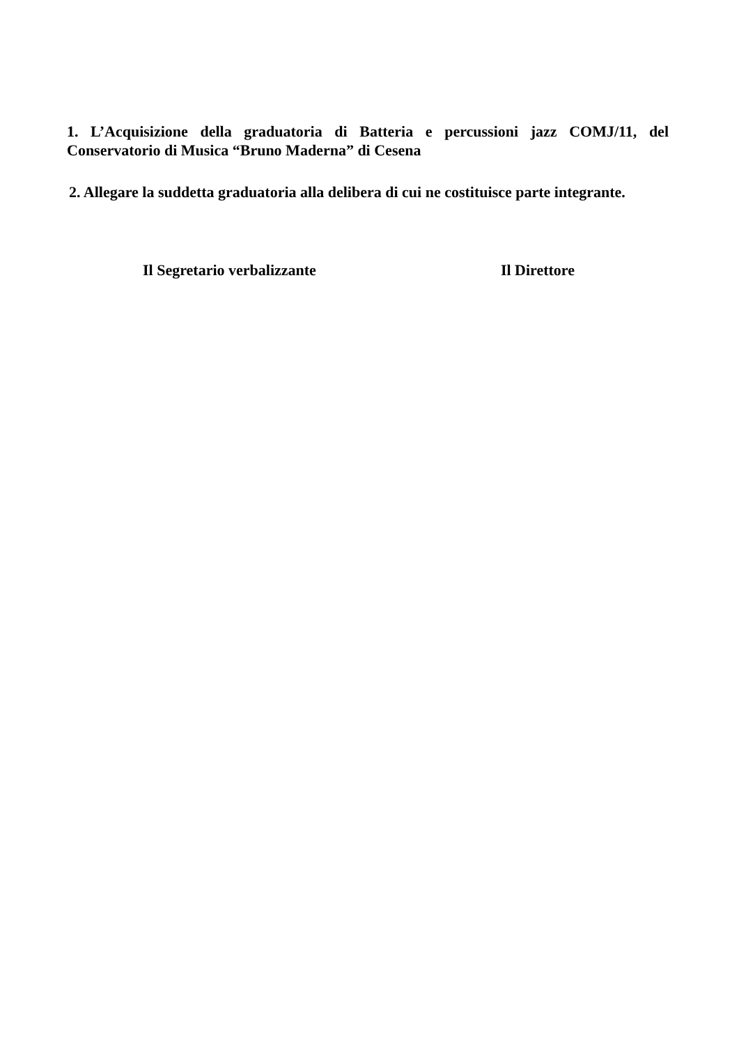1. L’Acquisizione della graduatoria di Batteria e percussioni jazz COMJ/11, del Conservatorio di Musica “Bruno Maderna” di Cesena
2. Allegare la suddetta graduatoria alla delibera di cui ne costituisce parte integrante.
Il Segretario verbalizzante Il Direttore